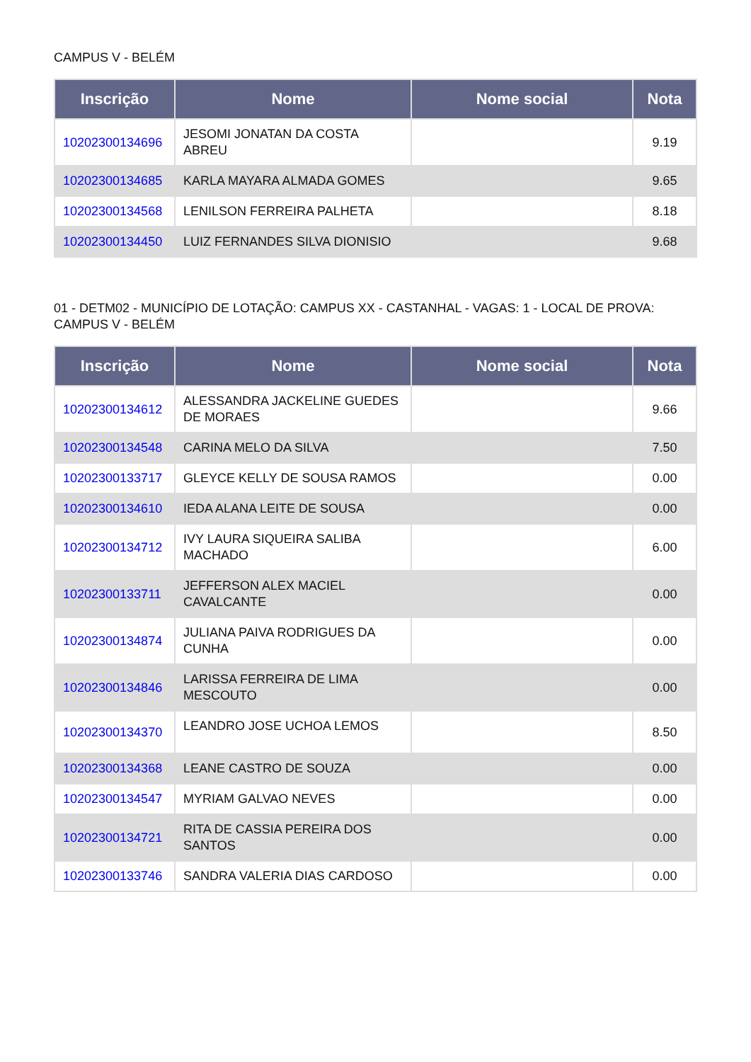CAMPUS V - BELÉM
| Inscrição | Nome | Nome social | Nota |
| --- | --- | --- | --- |
| 10202300134696 | JESOMI JONATAN DA COSTA ABREU | | 9.19 |
| 10202300134685 | KARLA MAYARA ALMADA GOMES | | 9.65 |
| 10202300134568 | LENILSON FERREIRA PALHETA | | 8.18 |
| 10202300134450 | LUIZ FERNANDES SILVA DIONISIO | | 9.68 |
01 - DETM02 - MUNICÍPIO DE LOTAÇÃO: CAMPUS XX - CASTANHAL - VAGAS: 1 - LOCAL DE PROVA: CAMPUS V - BELÉM
| Inscrição | Nome | Nome social | Nota |
| --- | --- | --- | --- |
| 10202300134612 | ALESSANDRA JACKELINE GUEDES DE MORAES | | 9.66 |
| 10202300134548 | CARINA MELO DA SILVA | | 7.50 |
| 10202300133717 | GLEYCE KELLY DE SOUSA RAMOS | | 0.00 |
| 10202300134610 | IEDA ALANA LEITE DE SOUSA | | 0.00 |
| 10202300134712 | IVY LAURA SIQUEIRA SALIBA MACHADO | | 6.00 |
| 10202300133711 | JEFFERSON ALEX MACIEL CAVALCANTE | | 0.00 |
| 10202300134874 | JULIANA PAIVA RODRIGUES DA CUNHA | | 0.00 |
| 10202300134846 | LARISSA FERREIRA DE LIMA MESCOUTO | | 0.00 |
| 10202300134370 | LEANDRO JOSE UCHOA LEMOS | | 8.50 |
| 10202300134368 | LEANE CASTRO DE SOUZA | | 0.00 |
| 10202300134547 | MYRIAM GALVAO NEVES | | 0.00 |
| 10202300134721 | RITA DE CASSIA PEREIRA DOS SANTOS | | 0.00 |
| 10202300133746 | SANDRA VALERIA DIAS CARDOSO | | 0.00 |